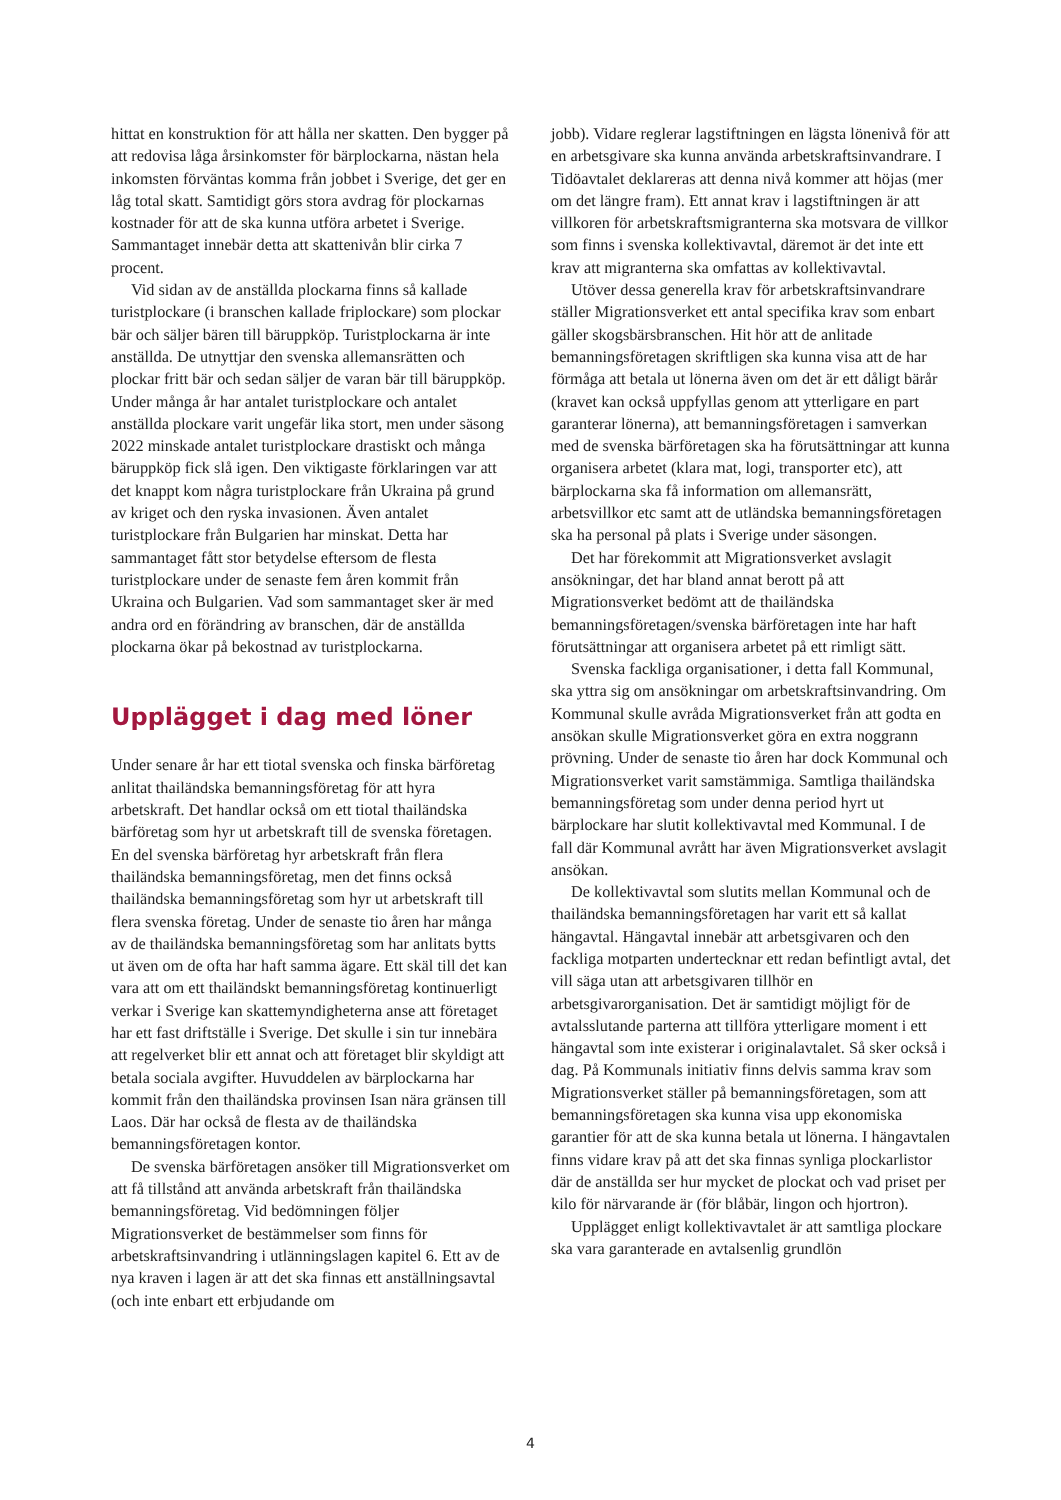hittat en konstruktion för att hålla ner skatten. Den bygger på att redovisa låga årsinkomster för bärplockarna, nästan hela inkomsten förväntas komma från jobbet i Sverige, det ger en låg total skatt. Samtidigt görs stora avdrag för plockarnas kostnader för att de ska kunna utföra arbetet i Sverige. Sammantaget innebär detta att skattenivån blir cirka 7 procent.
Vid sidan av de anställda plockarna finns så kallade turistplockare (i branschen kallade friplockare) som plockar bär och säljer bären till bäruppköp. Turistplockarna är inte anställda. De utnyttjar den svenska allemansrätten och plockar fritt bär och sedan säljer de varan bär till bäruppköp. Under många år har antalet turistplockare och antalet anställda plockare varit ungefär lika stort, men under säsong 2022 minskade antalet turistplockare drastiskt och många bäruppköp fick slå igen. Den viktigaste förklaringen var att det knappt kom några turistplockare från Ukraina på grund av kriget och den ryska invasionen. Även antalet turistplockare från Bulgarien har minskat. Detta har sammantaget fått stor betydelse eftersom de flesta turistplockare under de senaste fem åren kommit från Ukraina och Bulgarien. Vad som sammantaget sker är med andra ord en förändring av branschen, där de anställda plockarna ökar på bekostnad av turistplockarna.
Upplägget i dag med löner
Under senare år har ett tiotal svenska och finska bärföretag anlitat thailändska bemanningsföretag för att hyra arbetskraft. Det handlar också om ett tiotal thailändska bärföretag som hyr ut arbetskraft till de svenska företagen. En del svenska bärföretag hyr arbetskraft från flera thailändska bemanningsföretag, men det finns också thailändska bemanningsföretag som hyr ut arbetskraft till flera svenska företag. Under de senaste tio åren har många av de thailändska bemanningsföretag som har anlitats bytts ut även om de ofta har haft samma ägare. Ett skäl till det kan vara att om ett thailändskt bemanningsföretag kontinuerligt verkar i Sverige kan skattemyndigheterna anse att företaget har ett fast driftställe i Sverige. Det skulle i sin tur innebära att regelverket blir ett annat och att företaget blir skyldigt att betala sociala avgifter. Huvuddelen av bärplockarna har kommit från den thailändska provinsen Isan nära gränsen till Laos. Där har också de flesta av de thailändska bemanningsföretagen kontor.
De svenska bärföretagen ansöker till Migrationsverket om att få tillstånd att använda arbetskraft från thailändska bemanningsföretag. Vid bedömningen följer Migrationsverket de bestämmelser som finns för arbetskraftsinvandring i utlänningslagen kapitel 6. Ett av de nya kraven i lagen är att det ska finnas ett anställningsavtal (och inte enbart ett erbjudande om
jobb). Vidare reglerar lagstiftningen en lägsta lönenivå för att en arbetsgivare ska kunna använda arbetskraftsinvandrare. I Tidöavtalet deklareras att denna nivå kommer att höjas (mer om det längre fram). Ett annat krav i lagstiftningen är att villkoren för arbetskraftsmigranterna ska motsvara de villkor som finns i svenska kollektivavtal, däremot är det inte ett krav att migranterna ska omfattas av kollektivavtal.
Utöver dessa generella krav för arbetskraftsinvandrare ställer Migrationsverket ett antal specifika krav som enbart gäller skogsbärsbranschen. Hit hör att de anlitade bemanningsföretagen skriftligen ska kunna visa att de har förmåga att betala ut lönerna även om det är ett dåligt bärår (kravet kan också uppfyllas genom att ytterligare en part garanterar lönerna), att bemanningsföretagen i samverkan med de svenska bärföretagen ska ha förutsättningar att kunna organisera arbetet (klara mat, logi, transporter etc), att bärplockarna ska få information om allemansrätt, arbetsvillkor etc samt att de utländska bemanningsföretagen ska ha personal på plats i Sverige under säsongen.
Det har förekommit att Migrationsverket avslagit ansökningar, det har bland annat berott på att Migrationsverket bedömt att de thailändska bemanningsföretagen/svenska bärföretagen inte har haft förutsättningar att organisera arbetet på ett rimligt sätt.
Svenska fackliga organisationer, i detta fall Kommunal, ska yttra sig om ansökningar om arbetskraftsinvandring. Om Kommunal skulle avråda Migrationsverket från att godta en ansökan skulle Migrationsverket göra en extra noggrann prövning. Under de senaste tio åren har dock Kommunal och Migrationsverket varit samstämmiga. Samtliga thailändska bemanningsföretag som under denna period hyrt ut bärplockare har slutit kollektivavtal med Kommunal. I de fall där Kommunal avrått har även Migrationsverket avslagit ansökan.
De kollektivavtal som slutits mellan Kommunal och de thailändska bemanningsföretagen har varit ett så kallat hängavtal. Hängavtal innebär att arbetsgivaren och den fackliga motparten undertecknar ett redan befintligt avtal, det vill säga utan att arbetsgivaren tillhör en arbetsgivarorganisation. Det är samtidigt möjligt för de avtalsslutande parterna att tillföra ytterligare moment i ett hängavtal som inte existerar i originalavtalet. Så sker också i dag. På Kommunals initiativ finns delvis samma krav som Migrationsverket ställer på bemanningsföretagen, som att bemanningsföretagen ska kunna visa upp ekonomiska garantier för att de ska kunna betala ut lönerna. I hängavtalen finns vidare krav på att det ska finnas synliga plockarlistor där de anställda ser hur mycket de plockat och vad priset per kilo för närvarande är (för blåbär, lingon och hjortron).
Upplägget enligt kollektivavtalet är att samtliga plockare ska vara garanterade en avtalsenlig grundlön
4